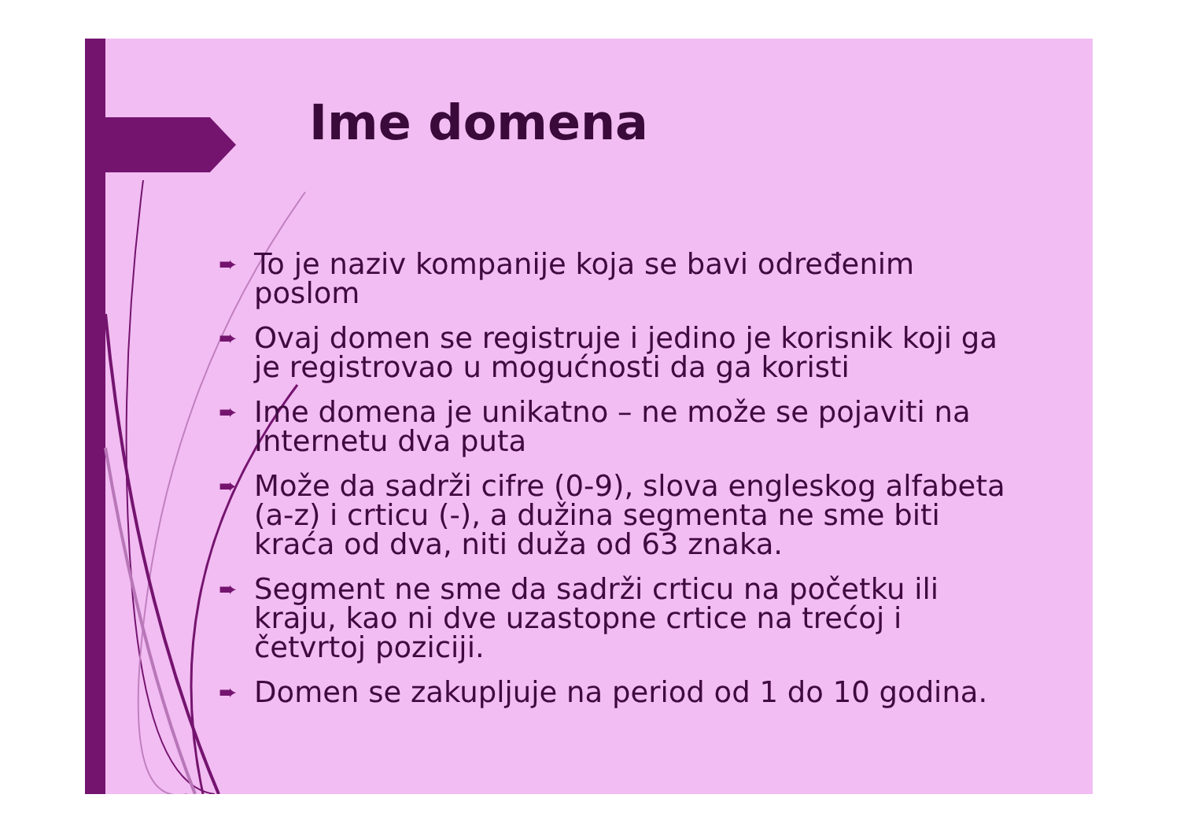Ime domena
➨ To je naziv kompanije koja se bavi određenim poslom
➨ Ovaj domen se registruje i jedino je korisnik koji ga je registrovao u mogućnosti da ga koristi
➨ Ime domena je unikatno – ne može se pojaviti na Internetu dva puta
➨ Može da sadrži cifre (0-9), slova engleskog alfabeta (a-z) i crticu (-), a dužina segmenta ne sme biti kraća od dva, niti duža od 63 znaka.
➨ Segment ne sme da sadrži crticu na početku ili kraju, kao ni dve uzastopne crtice na trećoj i četvrtoj poziciji.
➨ Domen se zakupljuje na period od 1 do 10 godina.